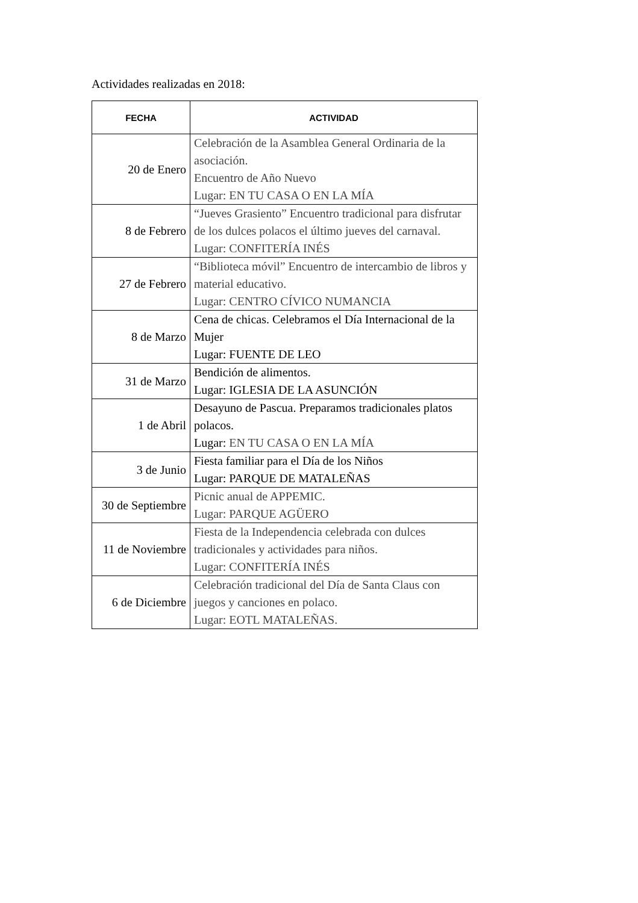Actividades realizadas en 2018:
| FECHA | ACTIVIDAD |
| --- | --- |
| 20 de Enero | Celebración de la Asamblea General Ordinaria de la asociación. Encuentro de Año Nuevo Lugar: EN TU CASA O EN LA MÍA |
| 8 de Febrero | “Jueves Grasiento” Encuentro tradicional para disfrutar de los dulces polacos el último jueves del carnaval. Lugar: CONFITERÍA INÉS |
| 27 de Febrero | “Biblioteca móvil” Encuentro de intercambio de libros y material educativo. Lugar: CENTRO CÍVICO NUMANCIA |
| 8 de Marzo | Cena de chicas. Celebramos el Día Internacional de la Mujer Lugar: FUENTE DE LEO |
| 31 de Marzo | Bendición de alimentos. Lugar: IGLESIA DE LA ASUNCIÓN |
| 1 de Abril | Desayuno de Pascua. Preparamos tradicionales platos polacos. Lugar: EN TU CASA O EN LA MÍA |
| 3 de Junio | Fiesta familiar para el Día de los Niños Lugar: PARQUE DE MATALEÑAS |
| 30 de Septiembre | Picnic anual de APPEMIC. Lugar: PARQUE AGÜERO |
| 11 de Noviembre | Fiesta de la Independencia celebrada con dulces tradicionales y actividades para niños. Lugar: CONFITERÍA INÉS |
| 6 de Diciembre | Celebración tradicional del Día de Santa Claus con juegos y canciones en polaco. Lugar: EOTL MATALEÑAS. |